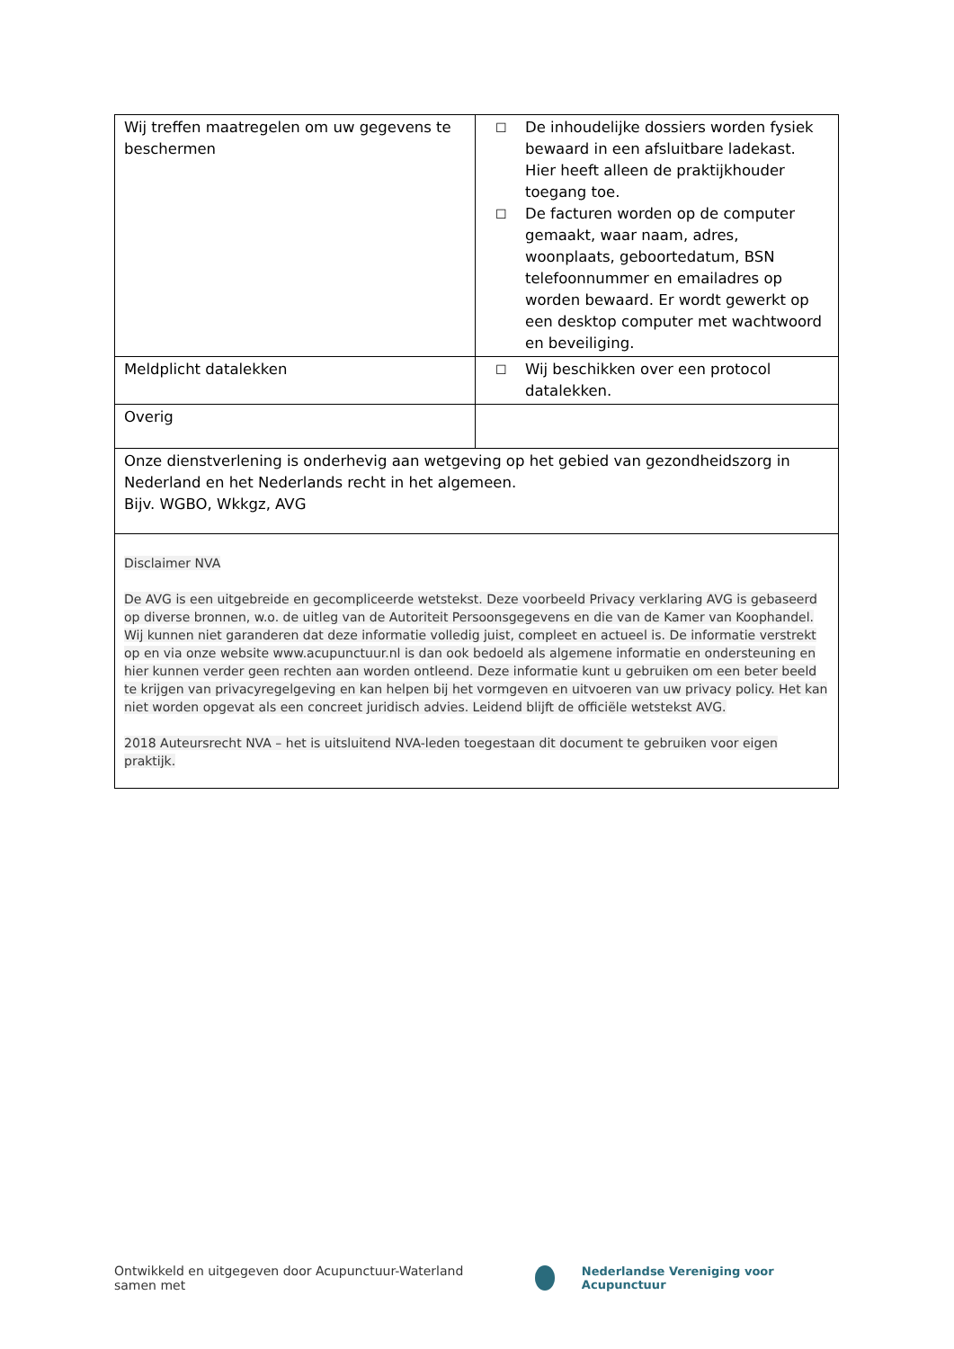| Wij treffen maatregelen om uw gegevens te beschermen | ☐ De inhoudelijke dossiers worden fysiek bewaard in een afsluitbare ladekast. Hier heeft alleen de praktijkhouder toegang toe. ☐ De facturen worden op de computer gemaakt, waar naam, adres, woonplaats, geboortedatum, BSN telefoonnummer en emailadres op worden bewaard. Er wordt gewerkt op een desktop computer met wachtwoord en beveiliging. |
| Meldplicht datalekken | ☐ Wij beschikken over een protocol datalekken. |
| Overig | |
| Onze dienstverlening is onderhevig aan wetgeving op het gebied van gezondheidszorg in Nederland en het Nederlands recht in het algemeen. Bijv. WGBO, Wkkgz, AVG | |
| Disclaimer NVA De AVG is een uitgebreide en gecompliceerde wetstekst. Deze voorbeeld Privacy verklaring AVG is gebaseerd op diverse bronnen, w.o. de uitleg van de Autoriteit Persoonsgegevens en die van de Kamer van Koophandel. Wij kunnen niet garanderen dat deze informatie volledig juist, compleet en actueel is. De informatie verstrekt op en via onze website www.acupunctuur.nl is dan ook bedoeld als algemene informatie en ondersteuning en hier kunnen verder geen rechten aan worden ontleend. Deze informatie kunt u gebruiken om een beter beeld te krijgen van privacyregelgeving en kan helpen bij het vormgeven en uitvoeren van uw privacy policy. Het kan niet worden opgevat als een concreet juridisch advies. Leidend blijft de officiële wetstekst AVG. 2018 Auteursrecht NVA – het is uitsluitend NVA-leden toegestaan dit document te gebruiken voor eigen praktijk. | |
Ontwikkeld en uitgegeven door Acupunctuur-Waterland samen met
Nederlandse Vereniging voor Acupunctuur